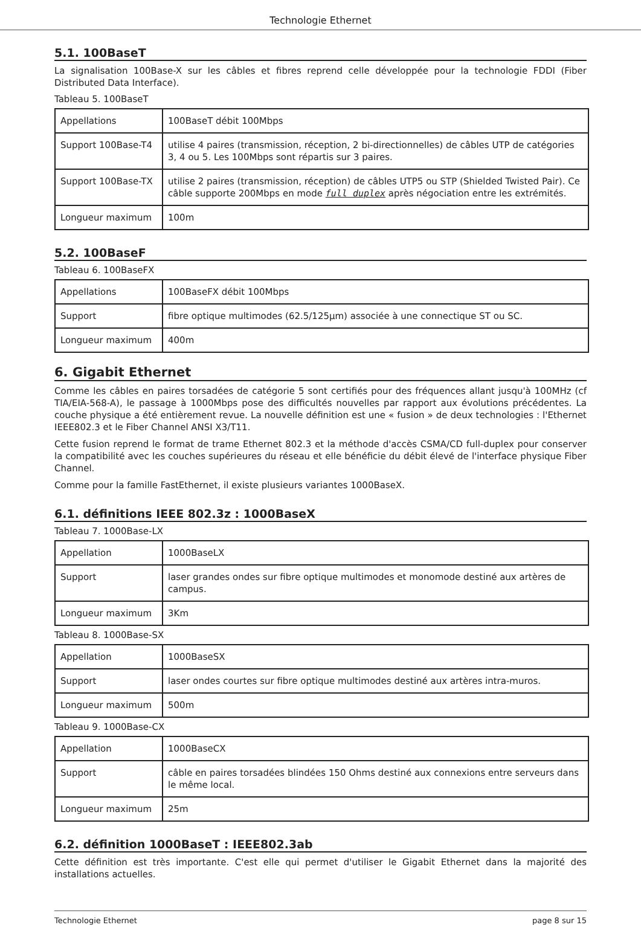Technologie Ethernet
5.1. 100BaseT
La signalisation 100Base-X sur les câbles et fibres reprend celle développée pour la technologie FDDI (Fiber Distributed Data Interface).
Tableau 5. 100BaseT
| Appellations | 100BaseT débit 100Mbps |
| Support 100Base-T4 | utilise 4 paires (transmission, réception, 2 bi-directionnelles) de câbles UTP de catégories 3, 4 ou 5. Les 100Mbps sont répartis sur 3 paires. |
| Support 100Base-TX | utilise 2 paires (transmission, réception) de câbles UTP5 ou STP (Shielded Twisted Pair). Ce câble supporte 200Mbps en mode full duplex après négociation entre les extrémités. |
| Longueur maximum | 100m |
5.2. 100BaseF
Tableau 6. 100BaseFX
| Appellations | 100BaseFX débit 100Mbps |
| Support | fibre optique multimodes (62.5/125µm) associée à une connectique ST ou SC. |
| Longueur maximum | 400m |
6. Gigabit Ethernet
Comme les câbles en paires torsadées de catégorie 5 sont certifiés pour des fréquences allant jusqu'à 100MHz (cf TIA/EIA-568-A), le passage à 1000Mbps pose des difficultés nouvelles par rapport aux évolutions précédentes. La couche physique a été entièrement revue. La nouvelle définition est une « fusion » de deux technologies : l'Ethernet IEEE802.3 et le Fiber Channel ANSI X3/T11.
Cette fusion reprend le format de trame Ethernet 802.3 et la méthode d'accès CSMA/CD full-duplex pour conserver la compatibilité avec les couches supérieures du réseau et elle bénéficie du débit élevé de l'interface physique Fiber Channel.
Comme pour la famille FastEthernet, il existe plusieurs variantes 1000BaseX.
6.1. définitions IEEE 802.3z : 1000BaseX
Tableau 7. 1000Base-LX
| Appellation | 1000BaseLX |
| Support | laser grandes ondes sur fibre optique multimodes et monomode destiné aux artères de campus. |
| Longueur maximum | 3Km |
Tableau 8. 1000Base-SX
| Appellation | 1000BaseSX |
| Support | laser ondes courtes sur fibre optique multimodes destiné aux artères intra-muros. |
| Longueur maximum | 500m |
Tableau 9. 1000Base-CX
| Appellation | 1000BaseCX |
| Support | câble en paires torsadées blindées 150 Ohms destiné aux connexions entre serveurs dans le même local. |
| Longueur maximum | 25m |
6.2. définition 1000BaseT : IEEE802.3ab
Cette définition est très importante. C'est elle qui permet d'utiliser le Gigabit Ethernet dans la majorité des installations actuelles.
Technologie Ethernet page 8 sur 15